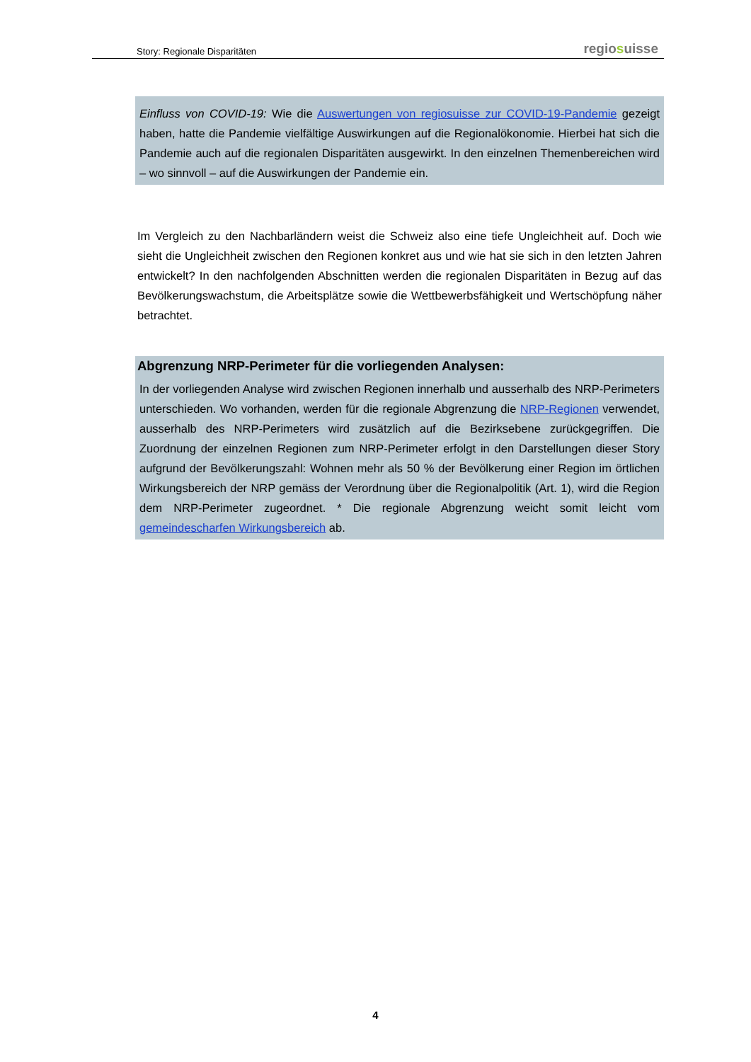Story: Regionale Disparitäten
regiosuisse
Einfluss von COVID-19: Wie die Auswertungen von regiosuisse zur COVID-19-Pandemie gezeigt haben, hatte die Pandemie vielfältige Auswirkungen auf die Regionalökonomie. Hierbei hat sich die Pandemie auch auf die regionalen Disparitäten ausgewirkt. In den einzelnen Themenbereichen wird – wo sinnvoll – auf die Auswirkungen der Pandemie ein.
Im Vergleich zu den Nachbarländern weist die Schweiz also eine tiefe Ungleichheit auf. Doch wie sieht die Ungleichheit zwischen den Regionen konkret aus und wie hat sie sich in den letzten Jahren entwickelt? In den nachfolgenden Abschnitten werden die regionalen Disparitäten in Bezug auf das Bevölkerungswachstum, die Arbeitsplätze sowie die Wettbewerbsfähigkeit und Wertschöpfung näher betrachtet.
Abgrenzung NRP-Perimeter für die vorliegenden Analysen:
In der vorliegenden Analyse wird zwischen Regionen innerhalb und ausserhalb des NRP-Perimeters unterschieden. Wo vorhanden, werden für die regionale Abgrenzung die NRP-Regionen verwendet, ausserhalb des NRP-Perimeters wird zusätzlich auf die Bezirksebene zurückgegriffen. Die Zuordnung der einzelnen Regionen zum NRP-Perimeter erfolgt in den Darstellungen dieser Story aufgrund der Bevölkerungszahl: Wohnen mehr als 50 % der Bevölkerung einer Region im örtlichen Wirkungsbereich der NRP gemäss der Verordnung über die Regionalpolitik (Art. 1), wird die Region dem NRP-Perimeter zugeordnet. * Die regionale Abgrenzung weicht somit leicht vom gemeindescharfen Wirkungsbereich ab.
4